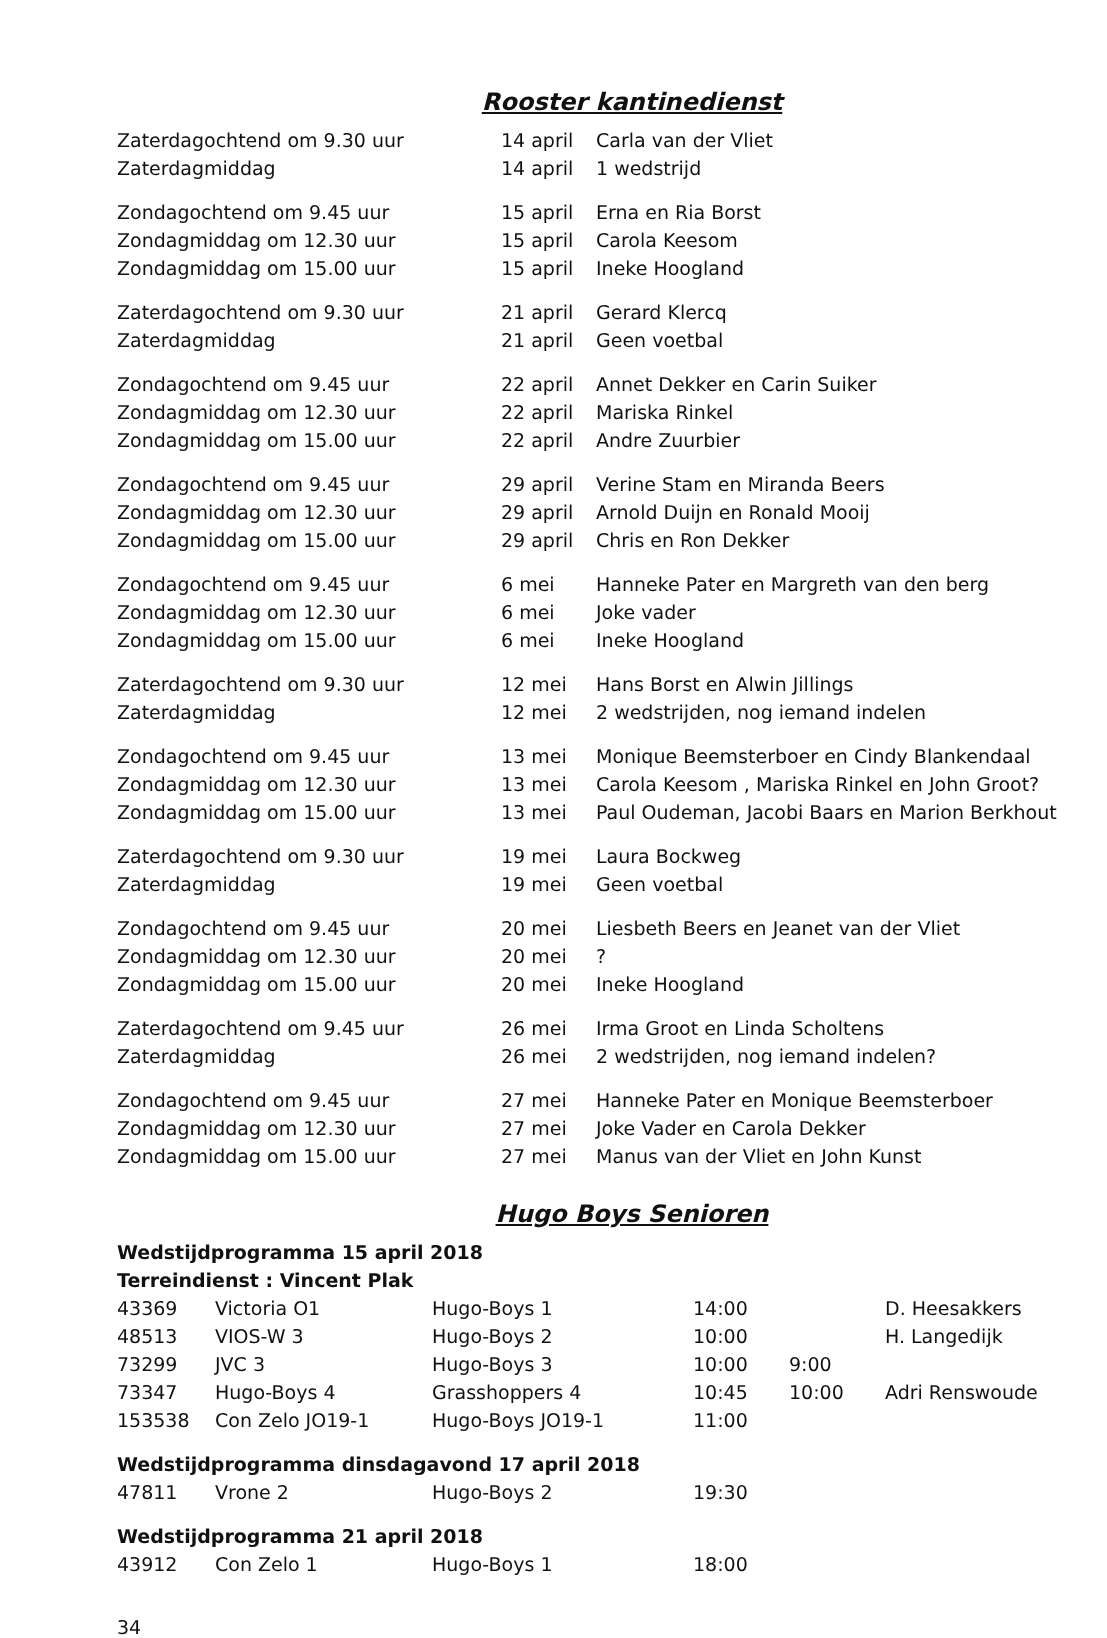Rooster kantinedienst
| Zaterdagochtend om 9.30 uur | 14 april | Carla van der Vliet |
| Zaterdagmiddag | 14 april | 1 wedstrijd |
| Zondagochtend om 9.45 uur | 15 april | Erna en Ria Borst |
| Zondagmiddag om 12.30 uur | 15 april | Carola Keesom |
| Zondagmiddag om 15.00 uur | 15 april | Ineke Hoogland |
| Zaterdagochtend om 9.30 uur | 21 april | Gerard Klercq |
| Zaterdagmiddag | 21 april | Geen voetbal |
| Zondagochtend om 9.45 uur | 22 april | Annet Dekker en Carin Suiker |
| Zondagmiddag om 12.30 uur | 22 april | Mariska Rinkel |
| Zondagmiddag om 15.00 uur | 22 april | Andre Zuurbier |
| Zondagochtend om 9.45 uur | 29 april | Verine Stam en Miranda Beers |
| Zondagmiddag om 12.30 uur | 29 april | Arnold Duijn en Ronald Mooij |
| Zondagmiddag om 15.00 uur | 29 april | Chris en Ron Dekker |
| Zondagochtend om 9.45 uur | 6 mei | Hanneke Pater en Margreth van den berg |
| Zondagmiddag om 12.30 uur | 6 mei | Joke vader |
| Zondagmiddag om 15.00 uur | 6 mei | Ineke Hoogland |
| Zaterdagochtend om 9.30 uur | 12 mei | Hans Borst en Alwin Jillings |
| Zaterdagmiddag | 12 mei | 2 wedstrijden, nog iemand indelen |
| Zondagochtend om 9.45 uur | 13 mei | Monique Beemsterboer en Cindy Blankendaal |
| Zondagmiddag om 12.30 uur | 13 mei | Carola Keesom , Mariska Rinkel en John Groot? |
| Zondagmiddag om 15.00 uur | 13 mei | Paul Oudeman, Jacobi Baars en Marion Berkhout |
| Zaterdagochtend om 9.30 uur | 19 mei | Laura Bockweg |
| Zaterdagmiddag | 19 mei | Geen voetbal |
| Zondagochtend om 9.45 uur | 20 mei | Liesbeth Beers en Jeanet van der Vliet |
| Zondagmiddag om 12.30 uur | 20 mei | ? |
| Zondagmiddag om 15.00 uur | 20 mei | Ineke Hoogland |
| Zaterdagochtend om 9.45 uur | 26 mei | Irma Groot en Linda Scholtens |
| Zaterdagmiddag | 26 mei | 2 wedstrijden, nog iemand indelen? |
| Zondagochtend om 9.45 uur | 27 mei | Hanneke Pater en Monique Beemsterboer |
| Zondagmiddag om 12.30 uur | 27 mei | Joke Vader en Carola Dekker |
| Zondagmiddag om 15.00 uur | 27 mei | Manus van der Vliet en John Kunst |
Hugo Boys Senioren
| Wedstijdprogramma 15 april 2018 | | | | | |
| Terreindienst : Vincent Plak | | | | | |
| 43369 | Victoria O1 | Hugo-Boys 1 | 14:00 | | D. Heesakkers |
| 48513 | VIOS-W 3 | Hugo-Boys 2 | 10:00 | | H. Langedijk |
| 73299 | JVC 3 | Hugo-Boys 3 | 10:00 | 9:00 | |
| 73347 | Hugo-Boys 4 | Grasshoppers 4 | 10:45 | 10:00 | Adri Renswoude |
| 153538 | Con Zelo JO19-1 | Hugo-Boys JO19-1 | 11:00 | | |
| Wedstijdprogramma dinsdagavond 17 april 2018 | | | | | |
| 47811 | Vrone 2 | Hugo-Boys 2 | 19:30 | | |
| Wedstijdprogramma 21 april 2018 | | | | | |
| 43912 | Con Zelo 1 | Hugo-Boys 1 | 18:00 | | |
34